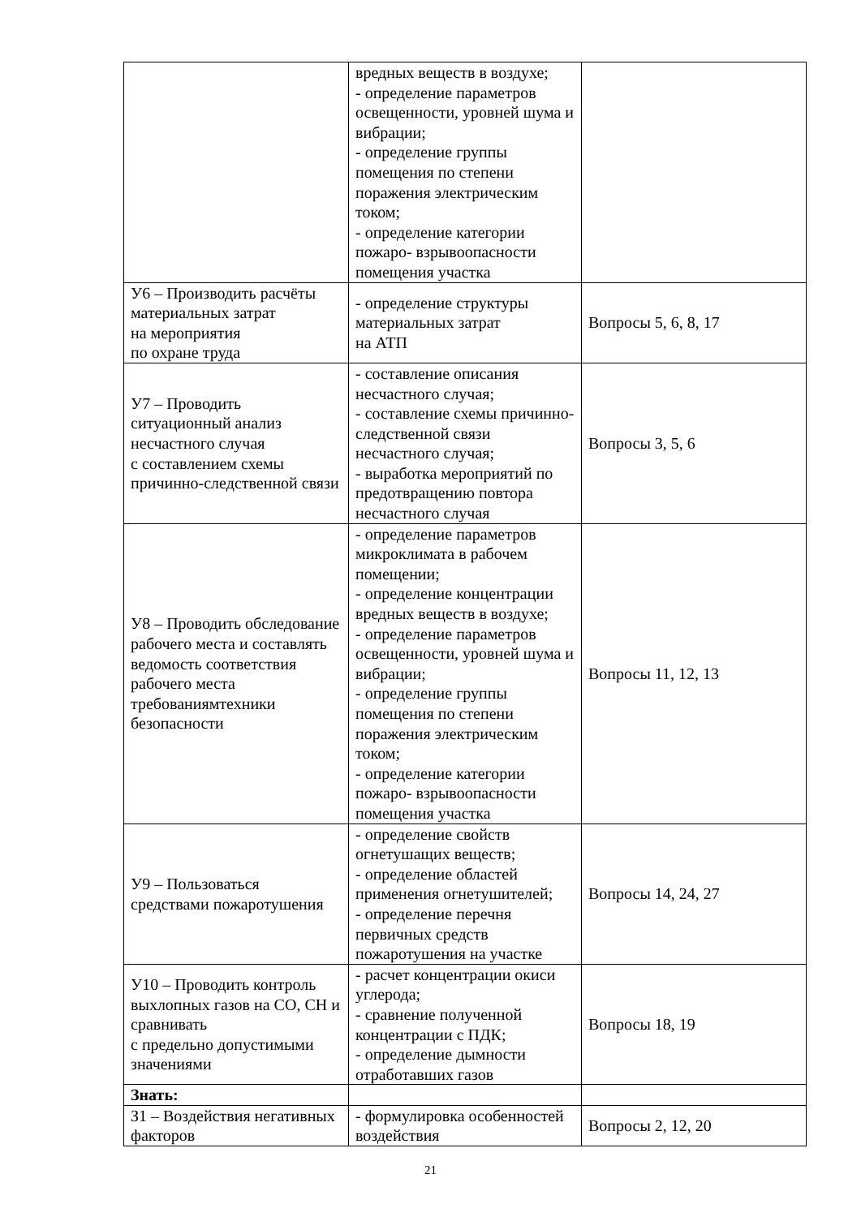| | вредных веществ в воздухе; - определение параметров освещенности, уровней шума и вибрации; - определение группы помещения по степени поражения электрическим током; - определение категории пожаро- взрывоопасности помещения участка | |
| У6 – Производить расчёты материальных затрат на мероприятия по охране труда | - определение структуры материальных затрат на АТП | Вопросы 5, 6, 8, 17 |
| У7 – Проводить ситуационный анализ несчастного случая с составлением схемы причинно-следственной связи | - составление описания несчастного случая; - составление схемы причинно-следственной связи несчастного случая; - выработка мероприятий по предотвращению повтора несчастного случая | Вопросы 3, 5, 6 |
| У8 – Проводить обследование рабочего места и составлять ведомость соответствия рабочего места требованиямтехники безопасности | - определение параметров микроклимата в рабочем помещении; - определение концентрации вредных веществ в воздухе; - определение параметров освещенности, уровней шума и вибрации; - определение группы помещения по степени поражения электрическим током; - определение категории пожаро- взрывоопасности помещения участка | Вопросы 11, 12, 13 |
| У9 – Пользоваться средствами пожаротушения | - определение свойств огнетушащих веществ; - определение областей применения огнетушителей; - определение перечня первичных средств пожаротушения на участке | Вопросы 14, 24, 27 |
| У10 – Проводить контроль выхлопных газов на СО, СН и сравнивать с предельно допустимыми значениями | - расчет концентрации окиси углерода; - сравнение полученной концентрации с ПДК; - определение дымности отработавших газов | Вопросы 18, 19 |
| Знать: | | |
| З1 – Воздействия негативных факторов | - формулировка особенностей воздействия | Вопросы 2, 12, 20 |
21